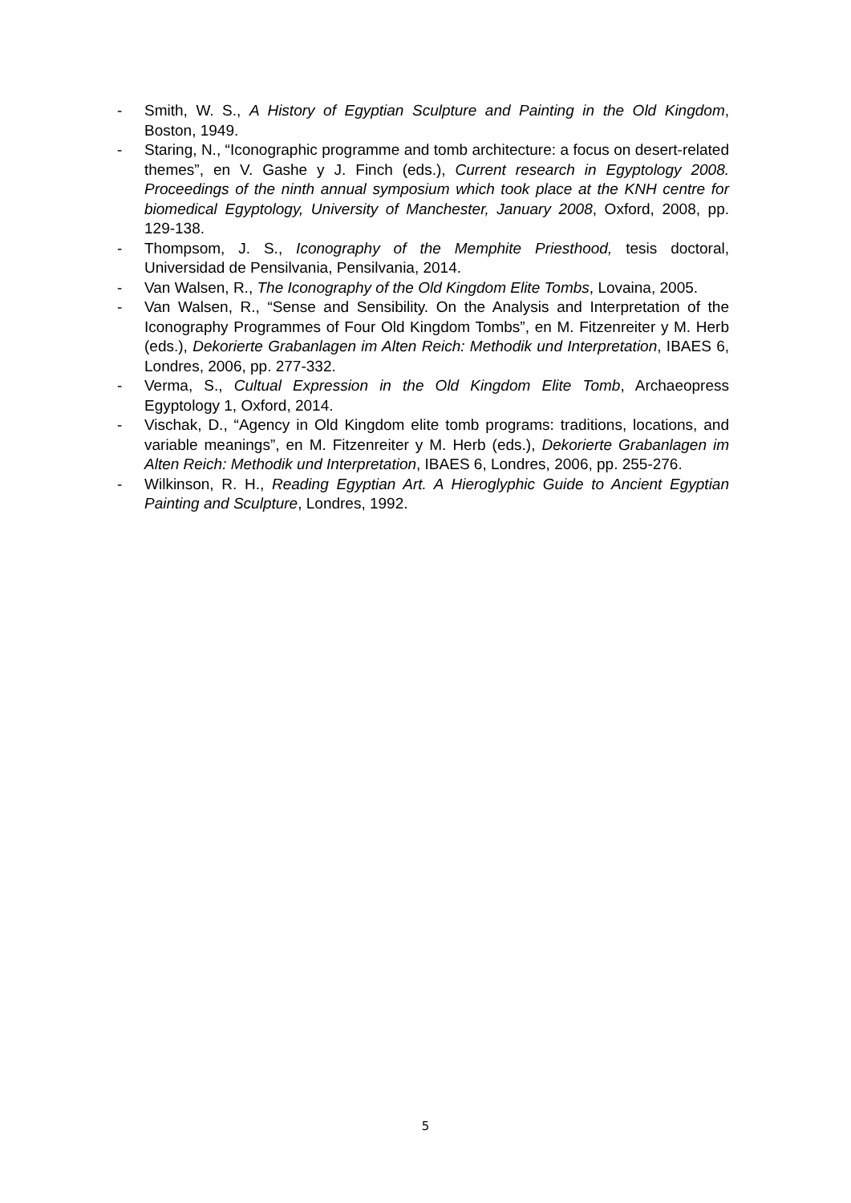- Smith, W. S., A History of Egyptian Sculpture and Painting in the Old Kingdom, Boston, 1949.
- Staring, N., “Iconographic programme and tomb architecture: a focus on desert-related themes”, en V. Gashe y J. Finch (eds.), Current research in Egyptology 2008. Proceedings of the ninth annual symposium which took place at the KNH centre for biomedical Egyptology, University of Manchester, January 2008, Oxford, 2008, pp. 129-138.
- Thompsom, J. S., Iconography of the Memphite Priesthood, tesis doctoral, Universidad de Pensilvania, Pensilvania, 2014.
- Van Walsen, R., The Iconography of the Old Kingdom Elite Tombs, Lovaina, 2005.
- Van Walsen, R., “Sense and Sensibility. On the Analysis and Interpretation of the Iconography Programmes of Four Old Kingdom Tombs”, en M. Fitzenreiter y M. Herb (eds.), Dekorierte Grabanlagen im Alten Reich: Methodik und Interpretation, IBAES 6, Londres, 2006, pp. 277-332.
- Verma, S., Cultual Expression in the Old Kingdom Elite Tomb, Archaeopress Egyptology 1, Oxford, 2014.
- Vischak, D., “Agency in Old Kingdom elite tomb programs: traditions, locations, and variable meanings”, en M. Fitzenreiter y M. Herb (eds.), Dekorierte Grabanlagen im Alten Reich: Methodik und Interpretation, IBAES 6, Londres, 2006, pp. 255-276.
- Wilkinson, R. H., Reading Egyptian Art. A Hieroglyphic Guide to Ancient Egyptian Painting and Sculpture, Londres, 1992.
5